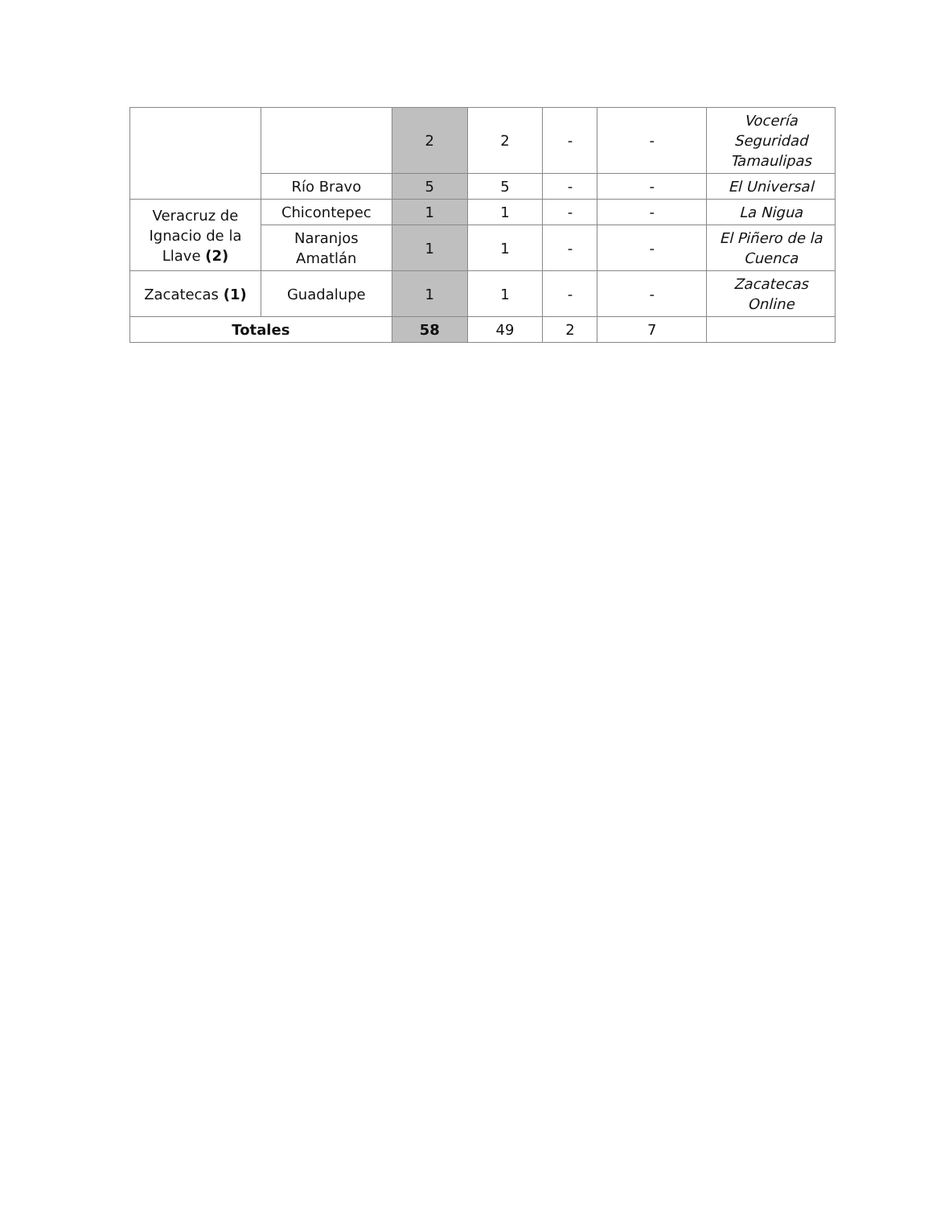| | | 2 | 2 | - | - | Vocería Seguridad Tamaulipas |
| | Río Bravo | 5 | 5 | - | - | El Universal |
| Veracruz de Ignacio de la Llave (2) | Chicontepec | 1 | 1 | - | - | La Nigua |
| | Naranjos Amatlán | 1 | 1 | - | - | El Piñero de la Cuenca |
| Zacatecas (1) | Guadalupe | 1 | 1 | - | - | Zacatecas Online |
| Totales | | 58 | 49 | 2 | 7 | |